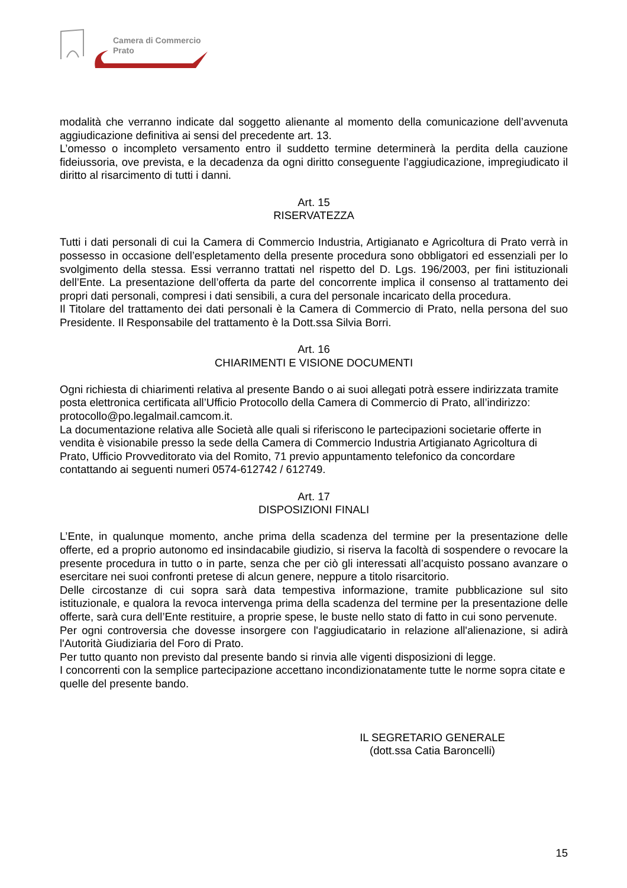Camera di Commercio
Prato
modalità che verranno indicate dal soggetto alienante al momento della comunicazione dell’avvenuta aggiudicazione definitiva ai sensi del precedente art. 13.
L’omesso o incompleto versamento entro il suddetto termine determinerà la perdita della cauzione fideiussoria, ove prevista, e la decadenza da ogni diritto conseguente l’aggiudicazione, impregiudicato il diritto al risarcimento di tutti i danni.
Art. 15
RISERVATEZZA
Tutti i dati personali di cui la Camera di Commercio Industria, Artigianato e Agricoltura di Prato verrà in possesso in occasione dell’espletamento della presente procedura sono obbligatori ed essenziali per lo svolgimento della stessa. Essi verranno trattati nel rispetto del D. Lgs. 196/2003, per fini istituzionali dell’Ente. La presentazione dell’offerta da parte del concorrente implica il consenso al trattamento dei propri dati personali, compresi i dati sensibili, a cura del personale incaricato della procedura.
Il Titolare del trattamento dei dati personali è la Camera di Commercio di Prato, nella persona del suo Presidente. Il Responsabile del trattamento è la Dott.ssa Silvia Borri.
Art. 16
CHIARIMENTI E VISIONE DOCUMENTI
Ogni richiesta di chiarimenti relativa al presente Bando o ai suoi allegati potrà essere indirizzata tramite posta elettronica certificata all’Ufficio Protocollo della Camera di Commercio di Prato, all’indirizzo: protocollo@po.legalmail.camcom.it.
La documentazione relativa alle Società alle quali si riferiscono le partecipazioni societarie offerte in vendita è visionabile presso la sede della Camera di Commercio Industria Artigianato Agricoltura di Prato, Ufficio Provveditorato via del Romito, 71 previo appuntamento telefonico da concordare contattando ai seguenti numeri 0574-612742 / 612749.
Art. 17
DISPOSIZIONI FINALI
L’Ente, in qualunque momento, anche prima della scadenza del termine per la presentazione delle offerte, ed a proprio autonomo ed insindacabile giudizio, si riserva la facoltà di sospendere o revocare la presente procedura in tutto o in parte, senza che per ciò gli interessati all’acquisto possano avanzare o esercitare nei suoi confronti pretese di alcun genere, neppure a titolo risarcitorio.
Delle circostanze di cui sopra sarà data tempestiva informazione, tramite pubblicazione sul sito istituzionale, e qualora la revoca intervenga prima della scadenza del termine per la presentazione delle offerte, sarà cura dell’Ente restituire, a proprie spese, le buste nello stato di fatto in cui sono pervenute.
Per ogni controversia che dovesse insorgere con l'aggiudicatario in relazione all'alienazione, si adirà l'Autorità Giudiziaria del Foro di Prato.
Per tutto quanto non previsto dal presente bando si rinvia alle vigenti disposizioni di legge.
I concorrenti con la semplice partecipazione accettano incondizionatamente tutte le norme sopra citate e quelle del presente bando.
IL SEGRETARIO GENERALE
(dott.ssa Catia Baroncelli)
15